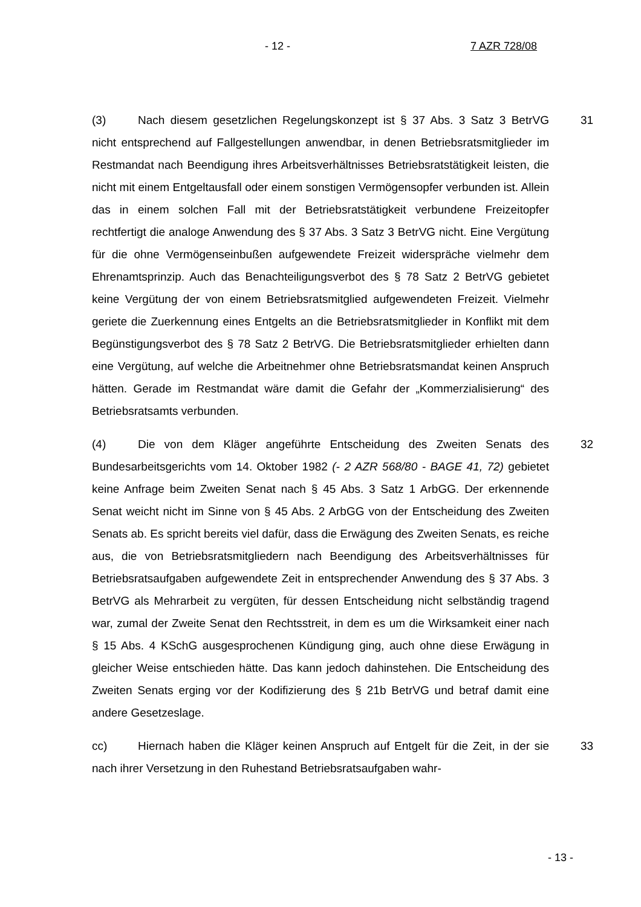- 12 - 7 AZR 728/08
(3) Nach diesem gesetzlichen Regelungskonzept ist § 37 Abs. 3 Satz 3 BetrVG nicht entsprechend auf Fallgestellungen anwendbar, in denen Betriebsratsmitglieder im Restmandat nach Beendigung ihres Arbeitsverhältnisses Betriebsratstätigkeit leisten, die nicht mit einem Entgeltausfall oder einem sonstigen Vermögensopfer verbunden ist. Allein das in einem solchen Fall mit der Betriebsratstätigkeit verbundene Freizeitopfer rechtfertigt die analoge Anwendung des § 37 Abs. 3 Satz 3 BetrVG nicht. Eine Vergütung für die ohne Vermögenseinbußen aufgewendete Freizeit widerspräche vielmehr dem Ehrenamtsprinzip. Auch das Benachteiligungsverbot des § 78 Satz 2 BetrVG gebietet keine Vergütung der von einem Betriebsratsmitglied aufgewendeten Freizeit. Vielmehr geriete die Zuerkennung eines Entgelts an die Betriebsratsmitglieder in Konflikt mit dem Begünstigungsverbot des § 78 Satz 2 BetrVG. Die Betriebsratsmitglieder erhielten dann eine Vergütung, auf welche die Arbeitnehmer ohne Betriebsratsmandat keinen Anspruch hätten. Gerade im Restmandat wäre damit die Gefahr der „Kommerzialisierung“ des Betriebsratsamts verbunden.
31
(4) Die von dem Kläger angeführte Entscheidung des Zweiten Senats des Bundesarbeitsgerichts vom 14. Oktober 1982 (- 2 AZR 568/80 - BAGE 41, 72) gebietet keine Anfrage beim Zweiten Senat nach § 45 Abs. 3 Satz 1 ArbGG. Der erkennende Senat weicht nicht im Sinne von § 45 Abs. 2 ArbGG von der Entscheidung des Zweiten Senats ab. Es spricht bereits viel dafür, dass die Erwägung des Zweiten Senats, es reiche aus, die von Betriebsratsmitgliedern nach Beendigung des Arbeitsverhältnisses für Betriebsratsaufgaben aufgewendete Zeit in entsprechender Anwendung des § 37 Abs. 3 BetrVG als Mehrarbeit zu vergüten, für dessen Entscheidung nicht selbständig tragend war, zumal der Zweite Senat den Rechtsstreit, in dem es um die Wirksamkeit einer nach § 15 Abs. 4 KSchG ausgesprochenen Kündigung ging, auch ohne diese Erwägung in gleicher Weise entschieden hätte. Das kann jedoch dahinstehen. Die Entscheidung des Zweiten Senats erging vor der Kodifizierung des § 21b BetrVG und betraf damit eine andere Gesetzeslage.
32
cc) Hiernach haben die Kläger keinen Anspruch auf Entgelt für die Zeit, in der sie nach ihrer Versetzung in den Ruhestand Betriebsratsaufgaben wahr-
33
- 13 -